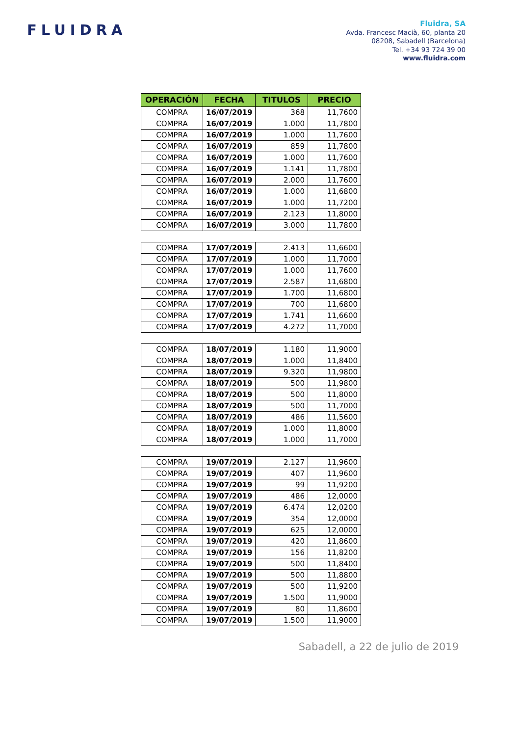FLUIDRA
Fluidra, SA
Avda. Francesc Macià, 60, planta 20
08208, Sabadell (Barcelona)
Tel. +34 93 724 39 00
www.fluidra.com
| OPERACIÓN | FECHA | TITULOS | PRECIO |
| --- | --- | --- | --- |
| COMPRA | 16/07/2019 | 368 | 11,7600 |
| COMPRA | 16/07/2019 | 1.000 | 11,7800 |
| COMPRA | 16/07/2019 | 1.000 | 11,7600 |
| COMPRA | 16/07/2019 | 859 | 11,7800 |
| COMPRA | 16/07/2019 | 1.000 | 11,7600 |
| COMPRA | 16/07/2019 | 1.141 | 11,7800 |
| COMPRA | 16/07/2019 | 2.000 | 11,7600 |
| COMPRA | 16/07/2019 | 1.000 | 11,6800 |
| COMPRA | 16/07/2019 | 1.000 | 11,7200 |
| COMPRA | 16/07/2019 | 2.123 | 11,8000 |
| COMPRA | 16/07/2019 | 3.000 | 11,7800 |
| COMPRA | 17/07/2019 | 2.413 | 11,6600 |
| COMPRA | 17/07/2019 | 1.000 | 11,7000 |
| COMPRA | 17/07/2019 | 1.000 | 11,7600 |
| COMPRA | 17/07/2019 | 2.587 | 11,6800 |
| COMPRA | 17/07/2019 | 1.700 | 11,6800 |
| COMPRA | 17/07/2019 | 700 | 11,6800 |
| COMPRA | 17/07/2019 | 1.741 | 11,6600 |
| COMPRA | 17/07/2019 | 4.272 | 11,7000 |
| COMPRA | 18/07/2019 | 1.180 | 11,9000 |
| COMPRA | 18/07/2019 | 1.000 | 11,8400 |
| COMPRA | 18/07/2019 | 9.320 | 11,9800 |
| COMPRA | 18/07/2019 | 500 | 11,9800 |
| COMPRA | 18/07/2019 | 500 | 11,8000 |
| COMPRA | 18/07/2019 | 500 | 11,7000 |
| COMPRA | 18/07/2019 | 486 | 11,5600 |
| COMPRA | 18/07/2019 | 1.000 | 11,8000 |
| COMPRA | 18/07/2019 | 1.000 | 11,7000 |
| COMPRA | 19/07/2019 | 2.127 | 11,9600 |
| COMPRA | 19/07/2019 | 407 | 11,9600 |
| COMPRA | 19/07/2019 | 99 | 11,9200 |
| COMPRA | 19/07/2019 | 486 | 12,0000 |
| COMPRA | 19/07/2019 | 6.474 | 12,0200 |
| COMPRA | 19/07/2019 | 354 | 12,0000 |
| COMPRA | 19/07/2019 | 625 | 12,0000 |
| COMPRA | 19/07/2019 | 420 | 11,8600 |
| COMPRA | 19/07/2019 | 156 | 11,8200 |
| COMPRA | 19/07/2019 | 500 | 11,8400 |
| COMPRA | 19/07/2019 | 500 | 11,8800 |
| COMPRA | 19/07/2019 | 500 | 11,9200 |
| COMPRA | 19/07/2019 | 1.500 | 11,9000 |
| COMPRA | 19/07/2019 | 80 | 11,8600 |
| COMPRA | 19/07/2019 | 1.500 | 11,9000 |
Sabadell, a 22 de julio de 2019